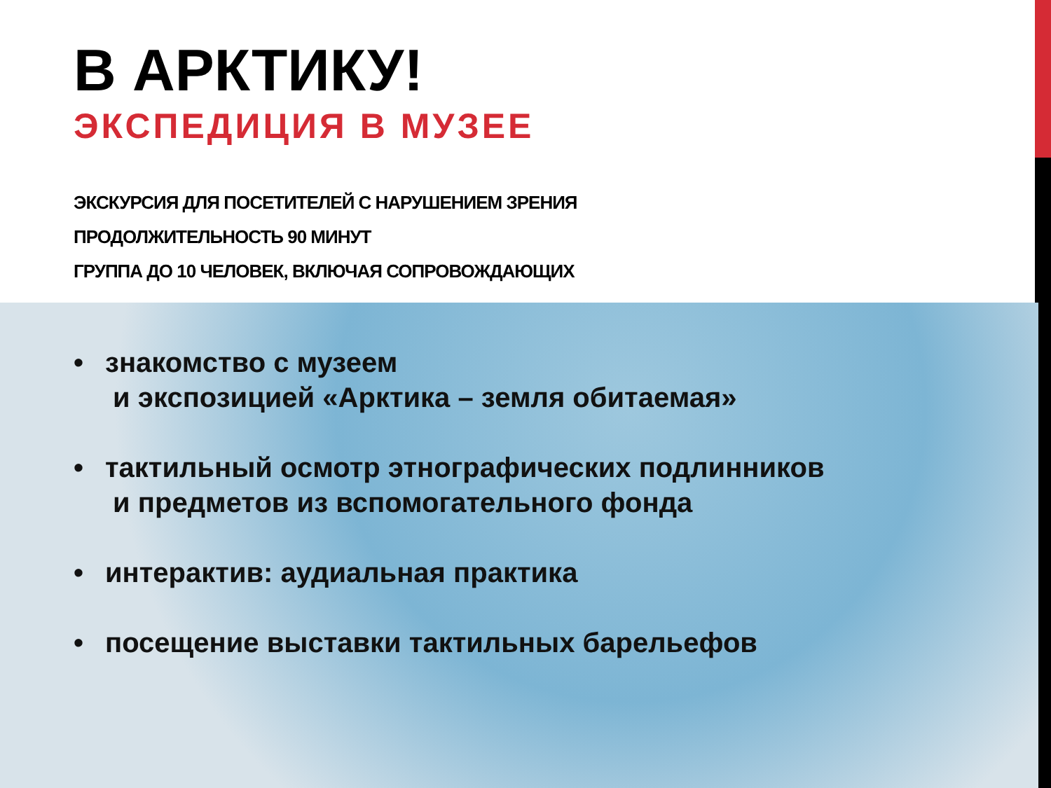В АРКТИКУ!
ЭКСПЕДИЦИЯ В МУЗЕЕ
ЭКСКУРСИЯ ДЛЯ ПОСЕТИТЕЛЕЙ С НАРУШЕНИЕМ ЗРЕНИЯ
ПРОДОЛЖИТЕЛЬНОСТЬ 90 МИНУТ
ГРУППА ДО 10 ЧЕЛОВЕК, ВКЛЮЧАЯ СОПРОВОЖДАЮЩИХ
• знакомство с музеем
и экспозицией «Арктика – земля обитаемая»
• тактильный осмотр этнографических подлинников
и предметов из вспомогательного фонда
• интерактив: аудиальная практика
• посещение выставки тактильных барельефов